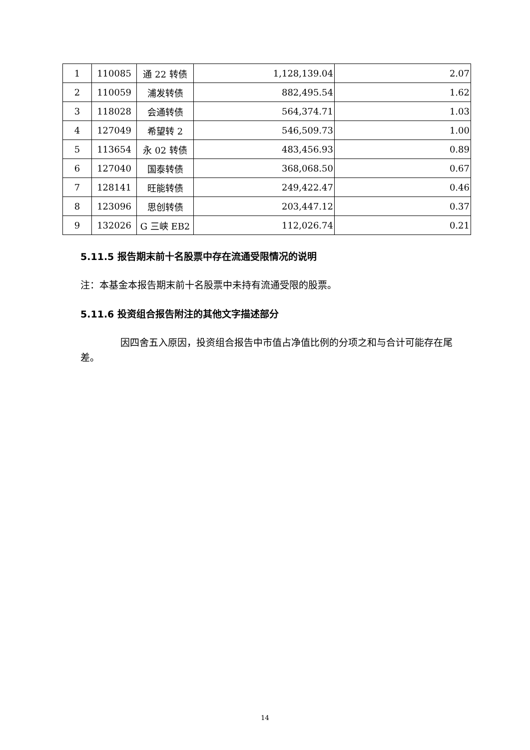| 1 | 110085 | 通 22 转债 | 1,128,139.04 | 2.07 |
| 2 | 110059 | 浦发转债 | 882,495.54 | 1.62 |
| 3 | 118028 | 会通转债 | 564,374.71 | 1.03 |
| 4 | 127049 | 希望转 2 | 546,509.73 | 1.00 |
| 5 | 113654 | 永 02 转债 | 483,456.93 | 0.89 |
| 6 | 127040 | 国泰转债 | 368,068.50 | 0.67 |
| 7 | 128141 | 旺能转债 | 249,422.47 | 0.46 |
| 8 | 123096 | 思创转债 | 203,447.12 | 0.37 |
| 9 | 132026 | G 三峡 EB2 | 112,026.74 | 0.21 |
5.11.5 报告期末前十名股票中存在流通受限情况的说明
注：本基金本报告期末前十名股票中未持有流通受限的股票。
5.11.6 投资组合报告附注的其他文字描述部分
因四舍五入原因，投资组合报告中市值占净值比例的分项之和与合计可能存在尾差。
14